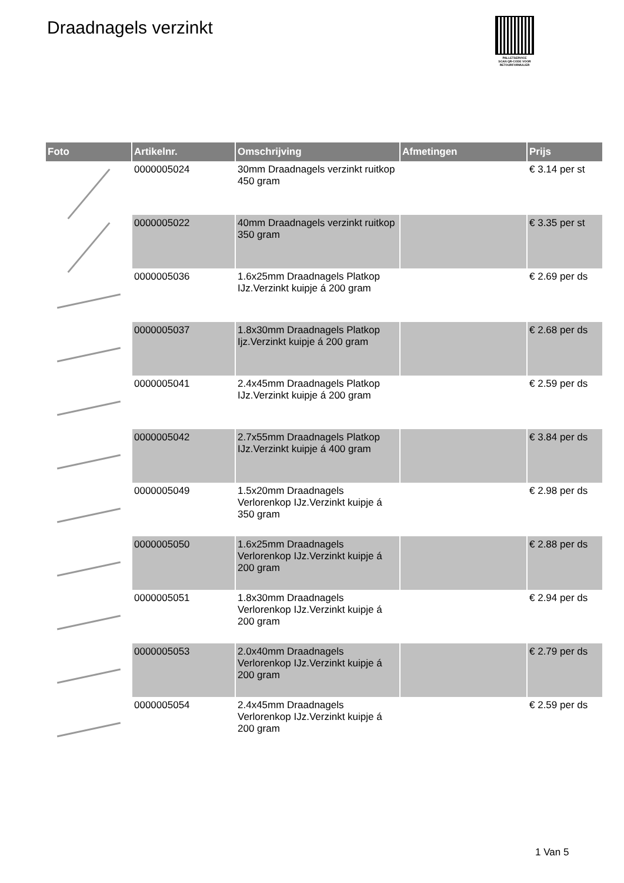Draadnagels verzinkt
PALLETSERVICE
SCAN QR-CODE VOOR RETOURFORMULIER
| Foto | Artikelnr. | Omschrijving | Afmetingen | Prijs |
| --- | --- | --- | --- | --- |
| | 0000005024 | 30mm Draadnagels verzinkt ruitkop 450 gram | | € 3.14 per st |
| | 0000005022 | 40mm Draadnagels verzinkt ruitkop 350 gram | | € 3.35 per st |
| | 0000005036 | 1.6x25mm Draadnagels Platkop IJz.Verzinkt kuipje á 200 gram | | € 2.69 per ds |
| | 0000005037 | 1.8x30mm Draadnagels Platkop Ijz.Verzinkt kuipje á 200 gram | | € 2.68 per ds |
| | 0000005041 | 2.4x45mm Draadnagels Platkop IJz.Verzinkt kuipje á 200 gram | | € 2.59 per ds |
| | 0000005042 | 2.7x55mm Draadnagels Platkop IJz.Verzinkt kuipje á 400 gram | | € 3.84 per ds |
| | 0000005049 | 1.5x20mm Draadnagels Verlorenkop IJz.Verzinkt kuipje á 350 gram | | € 2.98 per ds |
| | 0000005050 | 1.6x25mm Draadnagels Verlorenkop IJz.Verzinkt kuipje á 200 gram | | € 2.88 per ds |
| | 0000005051 | 1.8x30mm Draadnagels Verlorenkop IJz.Verzinkt kuipje á 200 gram | | € 2.94 per ds |
| | 0000005053 | 2.0x40mm Draadnagels Verlorenkop IJz.Verzinkt kuipje á 200 gram | | € 2.79 per ds |
| | 0000005054 | 2.4x45mm Draadnagels Verlorenkop IJz.Verzinkt kuipje á 200 gram | | € 2.59 per ds |
1 Van 5